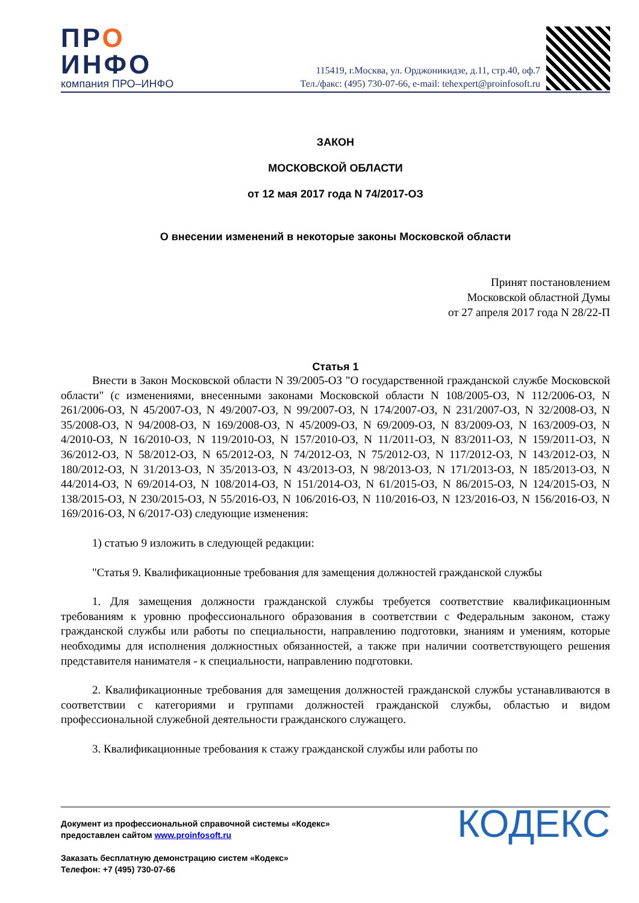ПРО
ИНФО
компания ПРО–ИНФО
115419, г.Москва, ул. Орджоникидзе, д.11, стр.40, оф.7
Тел./факс: (495) 730-07-66, e-mail: tehexpert@proinfosoft.ru
ЗАКОН
МОСКОВСКОЙ ОБЛАСТИ
от 12 мая 2017 года N 74/2017-ОЗ
О внесении изменений в некоторые законы Московской области
Принят постановлением
Московской областной Думы
от 27 апреля 2017 года N 28/22-П
Статья 1
Внести в Закон Московской области N 39/2005-ОЗ "О государственной гражданской службе Московской области" (с изменениями, внесенными законами Московской области N 108/2005-ОЗ, N 112/2006-ОЗ, N 261/2006-ОЗ, N 45/2007-ОЗ, N 49/2007-ОЗ, N 99/2007-ОЗ, N 174/2007-ОЗ, N 231/2007-ОЗ, N 32/2008-ОЗ, N 35/2008-ОЗ, N 94/2008-ОЗ, N 169/2008-ОЗ, N 45/2009-ОЗ, N 69/2009-ОЗ, N 83/2009-ОЗ, N 163/2009-ОЗ, N 4/2010-ОЗ, N 16/2010-ОЗ, N 119/2010-ОЗ, N 157/2010-ОЗ, N 11/2011-ОЗ, N 83/2011-ОЗ, N 159/2011-ОЗ, N 36/2012-ОЗ, N 58/2012-ОЗ, N 65/2012-ОЗ, N 74/2012-ОЗ, N 75/2012-ОЗ, N 117/2012-ОЗ, N 143/2012-ОЗ, N 180/2012-ОЗ, N 31/2013-ОЗ, N 35/2013-ОЗ, N 43/2013-ОЗ, N 98/2013-ОЗ, N 171/2013-ОЗ, N 185/2013-ОЗ, N 44/2014-ОЗ, N 69/2014-ОЗ, N 108/2014-ОЗ, N 151/2014-ОЗ, N 61/2015-ОЗ, N 86/2015-ОЗ, N 124/2015-ОЗ, N 138/2015-ОЗ, N 230/2015-ОЗ, N 55/2016-ОЗ, N 106/2016-ОЗ, N 110/2016-ОЗ, N 123/2016-ОЗ, N 156/2016-ОЗ, N 169/2016-ОЗ, N 6/2017-ОЗ) следующие изменения:
1) статью 9 изложить в следующей редакции:
"Статья 9. Квалификационные требования для замещения должностей гражданской службы
1. Для замещения должности гражданской службы требуется соответствие квалификационным требованиям к уровню профессионального образования в соответствии с Федеральным законом, стажу гражданской службы или работы по специальности, направлению подготовки, знаниям и умениям, которые необходимы для исполнения должностных обязанностей, а также при наличии соответствующего решения представителя нанимателя - к специальности, направлению подготовки.
2. Квалификационные требования для замещения должностей гражданской службы устанавливаются в соответствии с категориями и группами должностей гражданской службы, областью и видом профессиональной служебной деятельности гражданского служащего.
3. Квалификационные требования к стажу гражданской службы или работы по
Документ из профессиональной справочной системы «Кодекс»
предоставлен сайтом www.proinfosoft.ru
Заказать бесплатную демонстрацию систем «Кодекс»
Телефон: +7 (495) 730-07-66
КОДЕКС